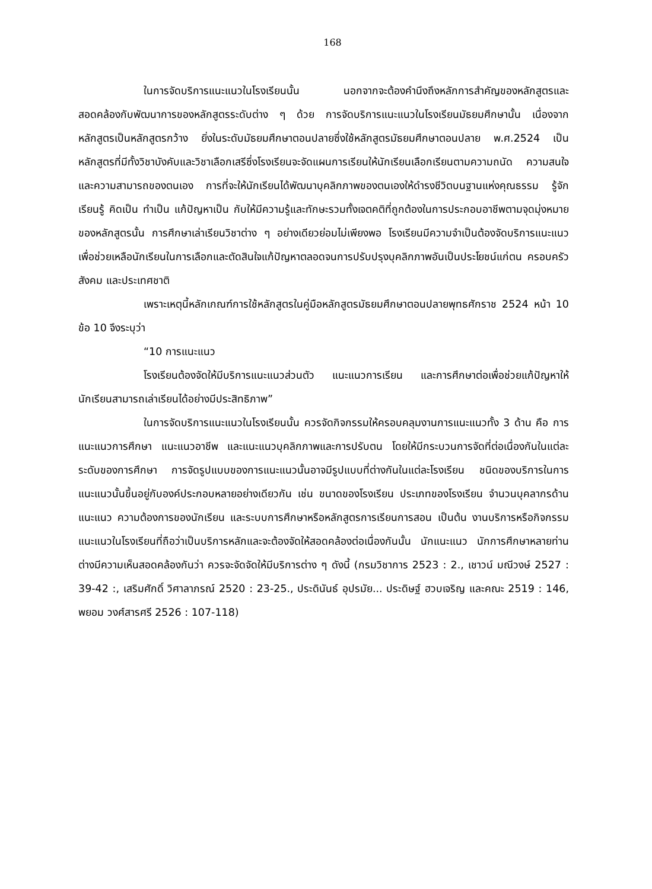168
ในการจัดบริการแนะแนวในโรงเรียนนั้น นอกจากจะต้องคำนึงถึงหลักการสำคัญของหลักสูตรและสอดคล้องกับพัฒนาการของหลักสูตรระดับต่าง ๆ ด้วย การจัดบริการแนะแนวในโรงเรียนมัธยมศึกษานั้น เนื่องจากหลักสูตรเป็นหลักสูตรกว้าง ยิ่งในระดับมัธยมศึกษาตอนปลายซึ่งใช้หลักสูตรมัธยมศึกษาตอนปลาย พ.ศ.2524 เป็นหลักสูตรที่มีทั้งวิชาบังคับและวิชาเลือกเสรีซึ่งโรงเรียนจะจัดแผนการเรียนให้นักเรียนเลือกเรียนตามความถนัด ความสนใจและความสามารถของตนเอง การที่จะให้นักเรียนได้พัฒนาบุคลิกภาพของตนเองให้ดำรงชีวิตบนฐานแห่งคุณธรรม รู้จักเรียนรู้ คิดเป็น ทำเป็น แก้ปัญหาเป็น กับให้มีความรู้และทักษะรวมทั้งเจตคติที่ถูกต้องในการประกอบอาชีพตามจุดมุ่งหมายของหลักสูตรนั้น การศึกษาเล่าเรียนวิชาต่าง ๆ อย่างเดียวย่อมไม่เพียงพอ โรงเรียนมีความจำเป็นต้องจัดบริการแนะแนว เพื่อช่วยเหลือนักเรียนในการเลือกและตัดสินใจแก้ปัญหาตลอดจนการปรับปรุงบุคลิกภาพอันเป็นประโยชน์แก่ตน ครอบครัว สังคม และประเทศชาติ
เพราะเหตุนี้หลักเกณฑ์การใช้หลักสูตรในคู่มือหลักสูตรมัธยมศึกษาตอนปลายพุทธศักราช 2524 หน้า 10 ข้อ 10 จึงระบุว่า
“10 การแนะแนว
โรงเรียนต้องจัดให้มีบริการแนะแนวส่วนตัว แนะแนวการเรียน และการศึกษาต่อเพื่อช่วยแก้ปัญหาให้นักเรียนสามารถเล่าเรียนได้อย่างมีประสิทธิภาพ”
ในการจัดบริการแนะแนวในโรงเรียนนั้น ควรจัดกิจกรรมให้ครอบคลุมงานการแนะแนวทั้ง 3 ด้าน คือ การแนะแนวการศึกษา แนะแนวอาชีพ และแนะแนวบุคลิกภาพและการปรับตน โดยให้มีกระบวนการจัดที่ต่อเนื่องกันในแต่ละระดับของการศึกษา การจัดรูปแบบของการแนะแนวนั้นอาจมีรูปแบบที่ต่างกันในแต่ละโรงเรียน ชนิดของบริการในการแนะแนวนั้นขึ้นอยู่กับองค์ประกอบหลายอย่างเดียวกัน เช่น ขนาดของโรงเรียน ประเภทของโรงเรียน จำนวนบุคลากรด้านแนะแนว ความต้องการของนักเรียน และระบบการศึกษาหรือหลักสูตรการเรียนการสอน เป็นต้น งานบริการหรือกิจกรรมแนะแนวในโรงเรียนที่ถือว่าเป็นบริการหลักและจะต้องจัดให้สอดคล้องต่อเนื่องกันนั้น นักแนะแนว นักการศึกษาหลายท่านต่างมีความเห็นสอดคล้องกันว่า ควรจะจัดจัดให้มีบริการต่าง ๆ ดังนี้ (กรมวิชาการ 2523 : 2., เชาวน์ มณีวงษ์ 2527 : 39-42 :, เสริมศักดิ์ วิศาลาภรณ์ 2520 : 23-25., ประดินันธ์ อุปรมัย... ประดิษฐ์ ฮวบเจริญ และคณะ 2519 : 146, พยอม วงศ์สารศรี 2526 : 107-118)